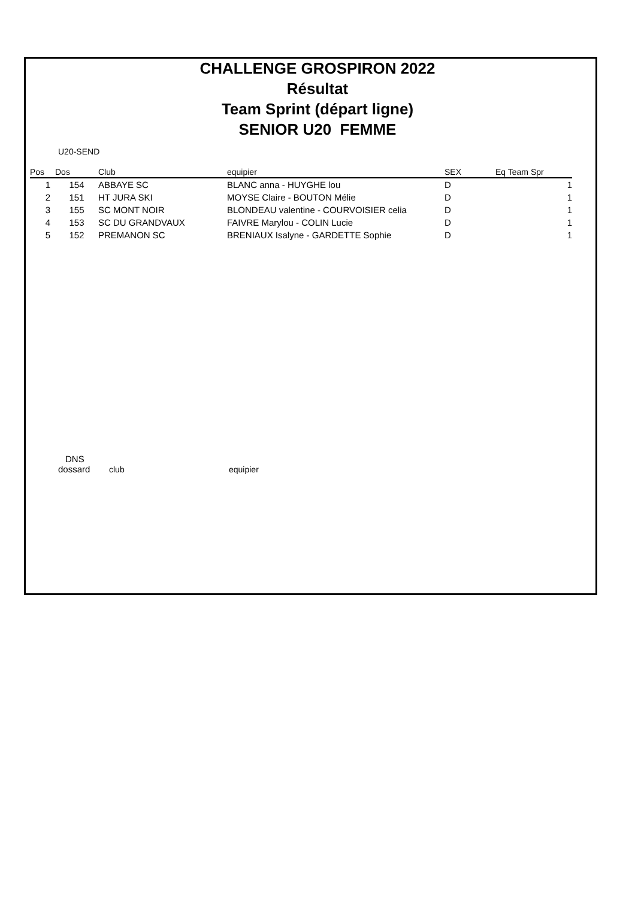CHALLENGE GROSPIRON 2022
Résultat
Team Sprint (départ ligne)
SENIOR U20 FEMME
U20-SEND
| Pos | Dos | Club | equipier | SEX | Eq Team Spr |
| --- | --- | --- | --- | --- | --- |
| 1 | 154 | ABBAYE SC | BLANC anna - HUYGHE lou | D | 1 |
| 2 | 151 | HT JURA SKI | MOYSE Claire - BOUTON Mélie | D | 1 |
| 3 | 155 | SC MONT NOIR | BLONDEAU valentine - COURVOISIER celia | D | 1 |
| 4 | 153 | SC DU GRANDVAUX | FAIVRE Marylou - COLIN Lucie | D | 1 |
| 5 | 152 | PREMANON SC | BRENIAUX Isalyne - GARDETTE Sophie | D | 1 |
| DNS | | |
| dossard | club | equipier |